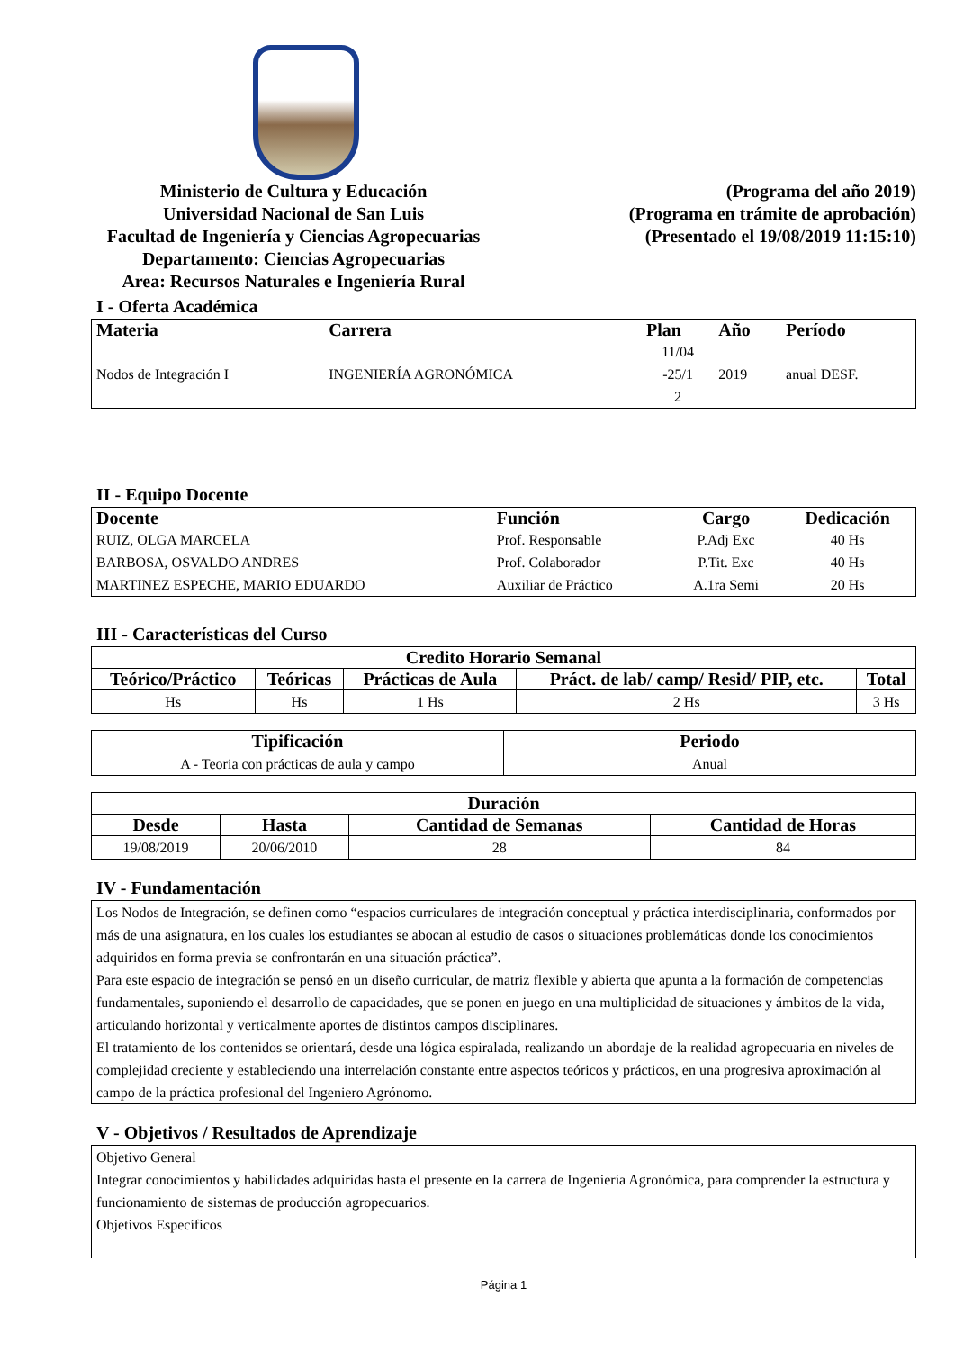Ministerio de Cultura y Educación
Universidad Nacional de San Luis
Facultad de Ingeniería y Ciencias Agropecuarias
Departamento: Ciencias Agropecuarias
Area: Recursos Naturales e Ingeniería Rural
(Programa del año 2019)
(Programa en trámite de aprobación)
(Presentado el 19/08/2019 11:15:10)
I - Oferta Académica
| Materia | Carrera | Plan | Año | Período |
| --- | --- | --- | --- | --- |
| Nodos de Integración I | INGENIERÍA AGRONÓMICA | 11/04 -25/1 2 | 2019 | anual DESF. |
II - Equipo Docente
| Docente | Función | Cargo | Dedicación |
| --- | --- | --- | --- |
| RUIZ, OLGA MARCELA | Prof. Responsable | P.Adj Exc | 40 Hs |
| BARBOSA, OSVALDO ANDRES | Prof. Colaborador | P.Tit. Exc | 40 Hs |
| MARTINEZ ESPECHE, MARIO EDUARDO | Auxiliar de Práctico | A.1ra Semi | 20 Hs |
III - Características del Curso
| Credito Horario Semanal | | | | |
| --- | --- | --- | --- | --- |
| Teórico/Práctico | Teóricas | Prácticas de Aula | Práct. de lab/ camp/ Resid/ PIP, etc. | Total |
| Hs | Hs | 1 Hs | 2 Hs | 3 Hs |
| Tipificación | Periodo |
| --- | --- |
| A - Teoria con prácticas de aula y campo | Anual |
| Duración | | | |
| --- | --- | --- | --- |
| Desde | Hasta | Cantidad de Semanas | Cantidad de Horas |
| 19/08/2019 | 20/06/2010 | 28 | 84 |
IV - Fundamentación
Los Nodos de Integración, se definen como “espacios curriculares de integración conceptual y práctica interdisciplinaria, conformados por más de una asignatura, en los cuales los estudiantes se abocan al estudio de casos o situaciones problemáticas donde los conocimientos adquiridos en forma previa se confrontarán en una situación práctica”.
Para este espacio de integración se pensó en un diseño curricular, de matriz flexible y abierta que apunta a la formación de competencias fundamentales, suponiendo el desarrollo de capacidades, que se ponen en juego en una multiplicidad de situaciones y ámbitos de la vida, articulando horizontal y verticalmente aportes de distintos campos disciplinares.
El tratamiento de los contenidos se orientará, desde una lógica espiralada, realizando un abordaje de la realidad agropecuaria en niveles de complejidad creciente y estableciendo una interrelación constante entre aspectos teóricos y prácticos, en una progresiva aproximación al campo de la práctica profesional del Ingeniero Agrónomo.
V - Objetivos / Resultados de Aprendizaje
Objetivo General
Integrar conocimientos y habilidades adquiridas hasta el presente en la carrera de Ingeniería Agronómica, para comprender la estructura y funcionamiento de sistemas de producción agropecuarios.
Objetivos Específicos
Página 1